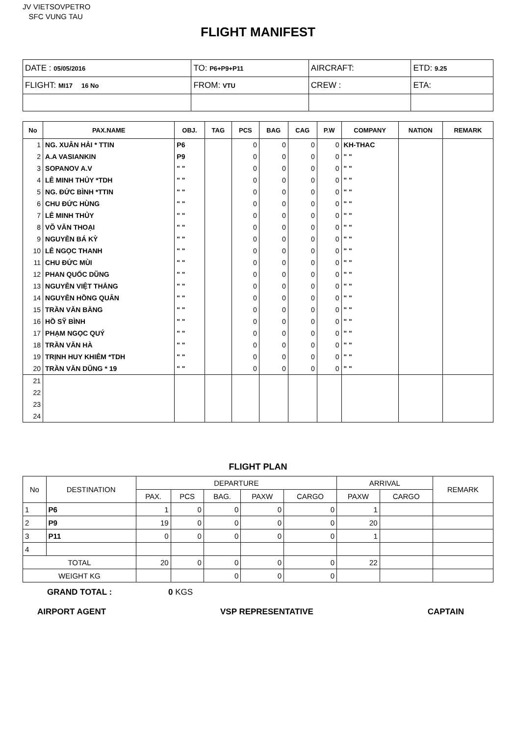JV VIETSOVPETRO
SFC VUNG TAU
FLIGHT MANIFEST
| DATE : 05/05/2016 | TO: P6+P9+P11 | AIRCRAFT: | ETD: 9.25 |
| FLIGHT: MI17 16 No | FROM: VTU | CREW : | ETA: |
| No | PAX.NAME | OBJ. | TAG | PCS | BAG | CAG | P.W | COMPANY | NATION | REMARK |
| --- | --- | --- | --- | --- | --- | --- | --- | --- | --- | --- |
| 1 | NG. XUÂN HẢI * TTIN | P6 | | 0 | 0 | 0 | 0 | KH-THAC | | |
| 2 | A.A VASIANKIN | P9 | | 0 | 0 | 0 | 0 | " " | | |
| 3 | SOPANOV A.V | " " | | 0 | 0 | 0 | 0 | " " | | |
| 4 | LÊ MINH THỦY *TDH | " " | | 0 | 0 | 0 | 0 | " " | | |
| 5 | NG. ĐỨC BÌNH *TTIN | " " | | 0 | 0 | 0 | 0 | " " | | |
| 6 | CHU ĐỨC HÙNG | " " | | 0 | 0 | 0 | 0 | " " | | |
| 7 | LÊ MINH THỦY | " " | | 0 | 0 | 0 | 0 | " " | | |
| 8 | VÕ VĂN THOẠI | " " | | 0 | 0 | 0 | 0 | " " | | |
| 9 | NGUYỄN BÁ KỲ | " " | | 0 | 0 | 0 | 0 | " " | | |
| 10 | LÊ NGỌC THANH | " " | | 0 | 0 | 0 | 0 | " " | | |
| 11 | CHU ĐỨC MÙI | " " | | 0 | 0 | 0 | 0 | " " | | |
| 12 | PHAN QUỐC DŨNG | " " | | 0 | 0 | 0 | 0 | " " | | |
| 13 | NGUYỄN VIỆT THẮNG | " " | | 0 | 0 | 0 | 0 | " " | | |
| 14 | NGUYỄN HỒNG QUÂN | " " | | 0 | 0 | 0 | 0 | " " | | |
| 15 | TRẦN VĂN BẰNG | " " | | 0 | 0 | 0 | 0 | " " | | |
| 16 | HỒ SỸ BÌNH | " " | | 0 | 0 | 0 | 0 | " " | | |
| 17 | PHẠM NGỌC QUÝ | " " | | 0 | 0 | 0 | 0 | " " | | |
| 18 | TRẦN VĂN HÀ | " " | | 0 | 0 | 0 | 0 | " " | | |
| 19 | TRỊNH HUY KHIÊM *TDH | " " | | 0 | 0 | 0 | 0 | " " | | |
| 20 | TRẦN VĂN DŨNG * 19 | " " | | 0 | 0 | 0 | 0 | " " | | |
| 21 | | | | | | | | | | |
| 22 | | | | | | | | | | |
| 23 | | | | | | | | | | |
| 24 | | | | | | | | | | |
FLIGHT PLAN
| No | DESTINATION | DEPARTURE | | | | | ARRIVAL | | REMARK |
| --- | --- | --- | --- | --- | --- | --- | --- | --- | --- |
| | | PAX. | PCS | BAG. | PAXW | CARGO | PAXW | CARGO | |
| 1 | P6 | 1 | 0 | 0 | 0 | 0 | 1 | | |
| 2 | P9 | 19 | 0 | 0 | 0 | 0 | 20 | | |
| 3 | P11 | 0 | 0 | 0 | 0 | 0 | 1 | | |
| 4 | | | | | | | | | |
| TOTAL | | 20 | 0 | 0 | 0 | 0 | 22 | | |
| WEIGHT KG | | | | 0 | 0 | 0 | | | |
GRAND TOTAL : 0 KGS
AIRPORT AGENT VSP REPRESENTATIVE CAPTAIN